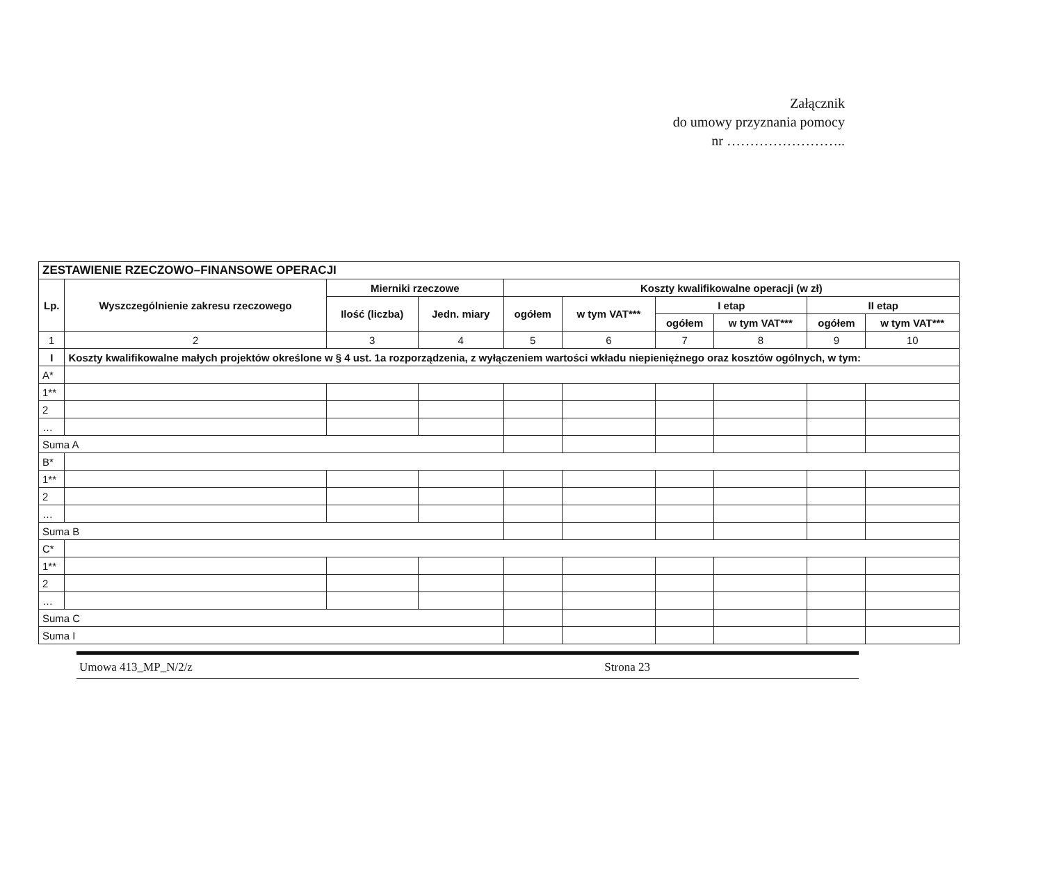Załącznik
do umowy przyznania pomocy
nr ……………………..
| ZESTAWIENIE RZECZOWO–FINANSOWE OPERACJI | | | | | | | | | |
| --- | --- | --- | --- | --- | --- | --- | --- | --- | --- |
| Lp. | Wyszczególnienie zakresu rzeczowego | Mierniki rzeczowe | | Koszty kwalifikowalne operacji (w zł) | | | | | |
| | | Ilość (liczba) | Jedn. miary | ogółem | w tym VAT*** | I etap | | II etap | |
| | | | | | | ogółem | w tym VAT*** | ogółem | w tym VAT*** |
| 1 | 2 | 3 | 4 | 5 | 6 | 7 | 8 | 9 | 10 |
| I | Koszty kwalifikowalne małych projektów określone w § 4 ust. 1a rozporządzenia, z wyłączeniem wartości wkładu niepieniężnego oraz kosztów ogólnych, w tym: | | | | | | | | |
| A* | | | | | | | | | |
| 1** | | | | | | | | | |
| 2 | | | | | | | | | |
| … | | | | | | | | | |
| Suma A | | | | | | | | | |
| B* | | | | | | | | | |
| 1** | | | | | | | | | |
| 2 | | | | | | | | | |
| … | | | | | | | | | |
| Suma B | | | | | | | | | |
| C* | | | | | | | | | |
| 1** | | | | | | | | | |
| 2 | | | | | | | | | |
| … | | | | | | | | | |
| Suma C | | | | | | | | | |
| Suma I | | | | | | | | | |
Umowa 413_MP_N/2/z Strona 23